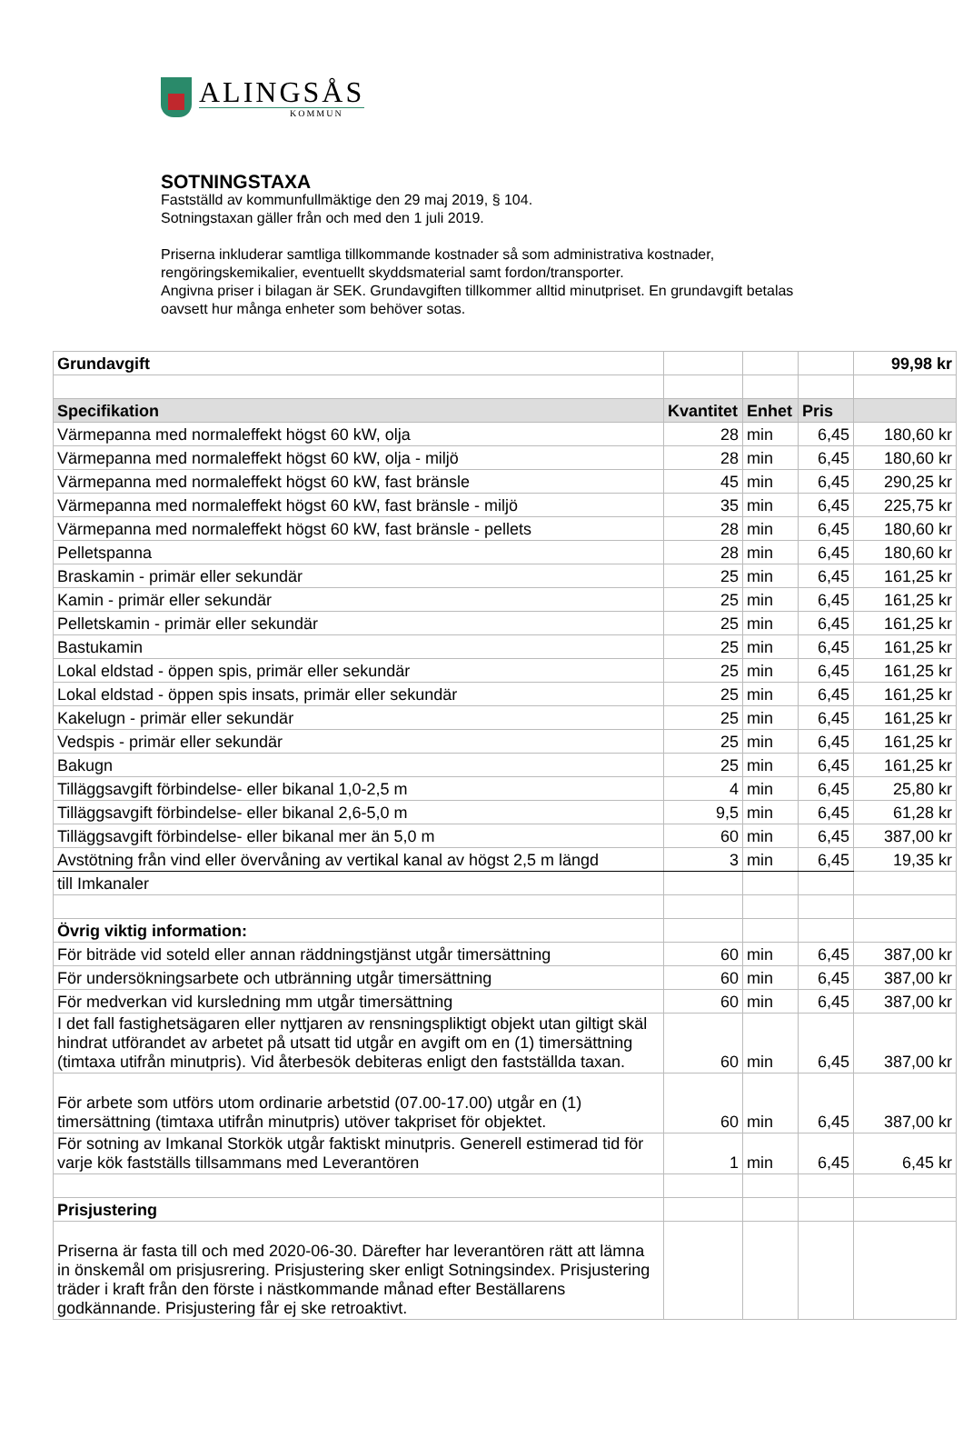ALINGSÅS
KOMMUN
SOTNINGSTAXA
Fastställd av kommunfullmäktige den 29 maj 2019, § 104.
Sotningstaxan gäller från och med den 1 juli 2019.
Priserna inkluderar samtliga tillkommande kostnader så som administrativa kostnader, rengöringskemikalier, eventuellt skyddsmaterial samt fordon/transporter.
Angivna priser i bilagan är SEK. Grundavgiften tillkommer alltid minutpriset. En grundavgift betalas oavsett hur många enheter som behöver sotas.
| Grundavgift | | | | 99,98 kr |
| Specifikation | Kvantitet | Enhet | Pris | |
| Värmepanna med normaleffekt högst 60 kW, olja | 28 | min | 6,45 | 180,60 kr |
| Värmepanna med normaleffekt högst 60 kW, olja - miljö | 28 | min | 6,45 | 180,60 kr |
| Värmepanna med normaleffekt högst 60 kW, fast bränsle | 45 | min | 6,45 | 290,25 kr |
| Värmepanna med normaleffekt högst 60 kW, fast bränsle - miljö | 35 | min | 6,45 | 225,75 kr |
| Värmepanna med normaleffekt högst 60 kW, fast bränsle - pellets | 28 | min | 6,45 | 180,60 kr |
| Pelletspanna | 28 | min | 6,45 | 180,60 kr |
| Braskamin - primär eller sekundär | 25 | min | 6,45 | 161,25 kr |
| Kamin - primär eller sekundär | 25 | min | 6,45 | 161,25 kr |
| Pelletskamin - primär eller sekundär | 25 | min | 6,45 | 161,25 kr |
| Bastukamin | 25 | min | 6,45 | 161,25 kr |
| Lokal eldstad - öppen spis, primär eller sekundär | 25 | min | 6,45 | 161,25 kr |
| Lokal eldstad - öppen spis insats, primär eller sekundär | 25 | min | 6,45 | 161,25 kr |
| Kakelugn - primär eller sekundär | 25 | min | 6,45 | 161,25 kr |
| Vedspis - primär eller sekundär | 25 | min | 6,45 | 161,25 kr |
| Bakugn | 25 | min | 6,45 | 161,25 kr |
| Tilläggsavgift förbindelse- eller bikanal 1,0-2,5 m | 4 | min | 6,45 | 25,80 kr |
| Tilläggsavgift förbindelse- eller bikanal 2,6-5,0 m | 9,5 | min | 6,45 | 61,28 kr |
| Tilläggsavgift förbindelse- eller bikanal mer än 5,0 m | 60 | min | 6,45 | 387,00 kr |
| Avstötning från vind eller övervåning av vertikal kanal av högst 2,5 m längd | 3 | min | 6,45 | 19,35 kr |
| till Imkanaler | | | | |
| Övrig viktig information: | | | | |
| För biträde vid soteld eller annan räddningstjänst utgår timersättning | 60 | min | 6,45 | 387,00 kr |
| För undersökningsarbete och utbränning utgår timersättning | 60 | min | 6,45 | 387,00 kr |
| För medverkan vid kursledning mm utgår timersättning | 60 | min | 6,45 | 387,00 kr |
| I det fall fastighetsägaren eller nyttjaren av rensningspliktigt objekt utan giltigt skäl hindrat utförandet av arbetet på utsatt tid utgår en avgift om en (1) timersättning (timtaxa utifrån minutpris). Vid återbesök debiteras enligt den fastställda taxan. | 60 | min | 6,45 | 387,00 kr |
| För arbete som utförs utom ordinarie arbetstid (07.00-17.00) utgår en (1) timersättning (timtaxa utifrån minutpris) utöver takpriset för objektet. | 60 | min | 6,45 | 387,00 kr |
| För sotning av Imkanal Storkök utgår faktiskt minutpris. Generell estimerad tid för varje kök fastställs tillsammans med Leverantören | 1 | min | 6,45 | 6,45 kr |
| Prisjustering | | | | |
| Priserna är fasta till och med 2020-06-30. Därefter har leverantören rätt att lämna in önskemål om prisjusrering. Prisjustering sker enligt Sotningsindex. Prisjustering träder i kraft från den förste i nästkommande månad efter Beställarens godkännande. Prisjustering får ej ske retroaktivt. | | | | |